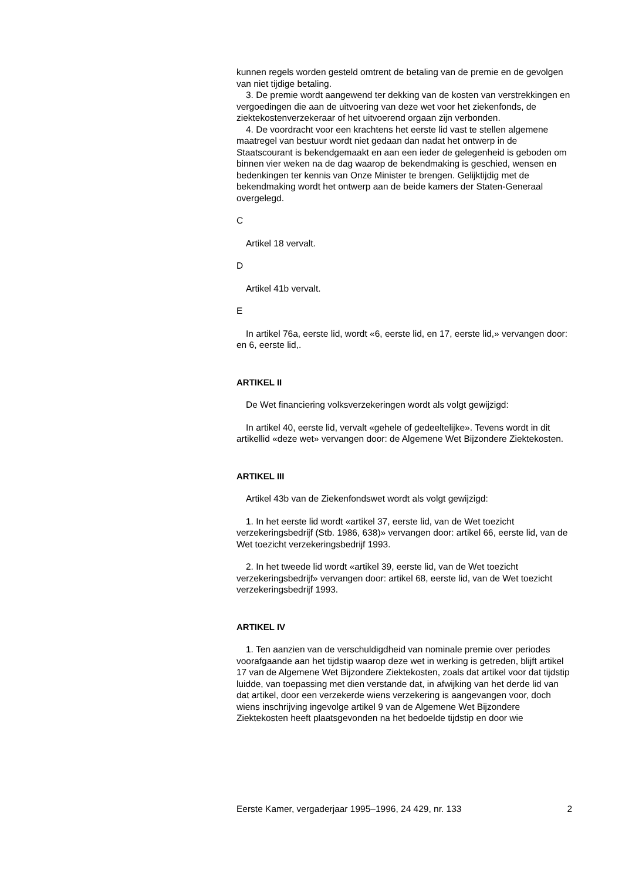kunnen regels worden gesteld omtrent de betaling van de premie en de gevolgen van niet tijdige betaling.
3. De premie wordt aangewend ter dekking van de kosten van verstrekkingen en vergoedingen die aan de uitvoering van deze wet voor het ziekenfonds, de ziektekostenverzekeraar of het uitvoerend orgaan zijn verbonden.
4. De voordracht voor een krachtens het eerste lid vast te stellen algemene maatregel van bestuur wordt niet gedaan dan nadat het ontwerp in de Staatscourant is bekendgemaakt en aan een ieder de gelegenheid is geboden om binnen vier weken na de dag waarop de bekendmaking is geschied, wensen en bedenkingen ter kennis van Onze Minister te brengen. Gelijktijdig met de bekendmaking wordt het ontwerp aan de beide kamers der Staten-Generaal overgelegd.
C
Artikel 18 vervalt.
D
Artikel 41b vervalt.
E
In artikel 76a, eerste lid, wordt «6, eerste lid, en 17, eerste lid,» vervangen door: en 6, eerste lid,.
ARTIKEL II
De Wet financiering volksverzekeringen wordt als volgt gewijzigd:
In artikel 40, eerste lid, vervalt «gehele of gedeeltelijke». Tevens wordt in dit artikellid «deze wet» vervangen door: de Algemene Wet Bijzondere Ziektekosten.
ARTIKEL III
Artikel 43b van de Ziekenfondswet wordt als volgt gewijzigd:
1. In het eerste lid wordt «artikel 37, eerste lid, van de Wet toezicht verzekeringsbedrijf (Stb. 1986, 638)» vervangen door: artikel 66, eerste lid, van de Wet toezicht verzekeringsbedrijf 1993.
2. In het tweede lid wordt «artikel 39, eerste lid, van de Wet toezicht verzekeringsbedrijf» vervangen door: artikel 68, eerste lid, van de Wet toezicht verzekeringsbedrijf 1993.
ARTIKEL IV
1. Ten aanzien van de verschuldigdheid van nominale premie over periodes voorafgaande aan het tijdstip waarop deze wet in werking is getreden, blijft artikel 17 van de Algemene Wet Bijzondere Ziektekosten, zoals dat artikel voor dat tijdstip luidde, van toepassing met dien verstande dat, in afwijking van het derde lid van dat artikel, door een verzekerde wiens verzekering is aangevangen voor, doch wiens inschrijving ingevolge artikel 9 van de Algemene Wet Bijzondere Ziektekosten heeft plaatsgevonden na het bedoelde tijdstip en door wie
Eerste Kamer, vergaderjaar 1995–1996, 24 429, nr. 133 2